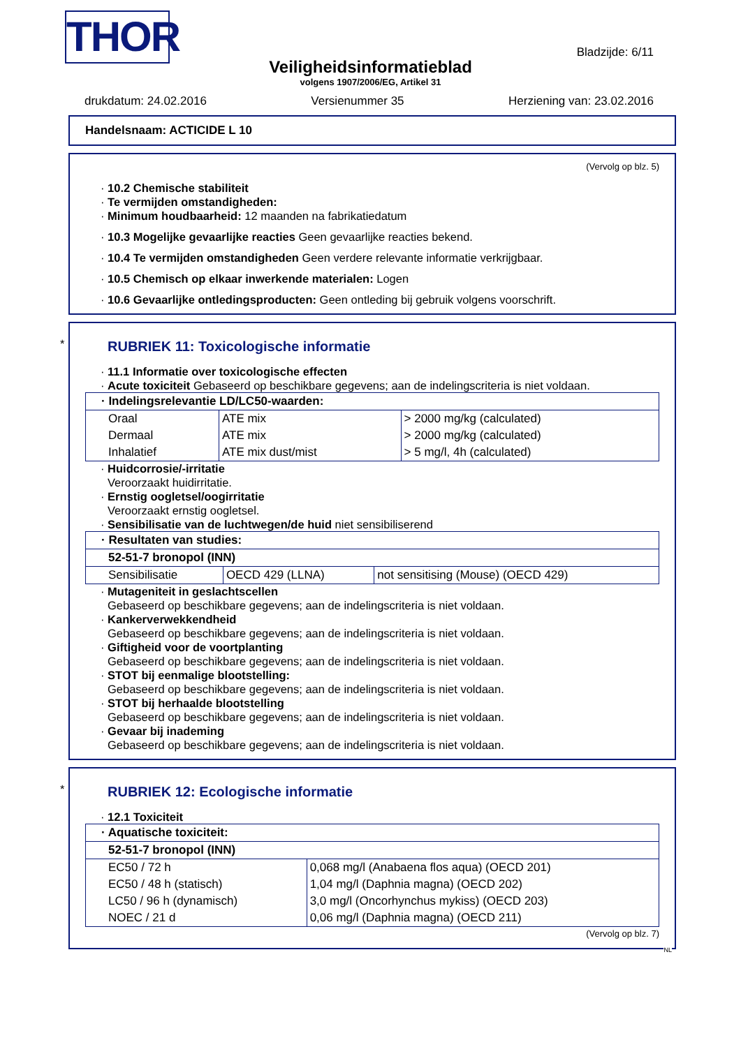THOR Bladzijde: 6/11
Veiligheidsinformatieblad
volgens 1907/2006/EG, Artikel 31
drukdatum: 24.02.2016 Versienummer 35 Herziening van: 23.02.2016
Handelsnaam: ACTICIDE L 10
(Vervolg op blz. 5)
· 10.2 Chemische stabiliteit
· Te vermijden omstandigheden:
· Minimum houdbaarheid: 12 maanden na fabrikatiedatum
· 10.3 Mogelijke gevaarlijke reacties Geen gevaarlijke reacties bekend.
· 10.4 Te vermijden omstandigheden Geen verdere relevante informatie verkrijgbaar.
· 10.5 Chemisch op elkaar inwerkende materialen: Logen
· 10.6 Gevaarlijke ontledingsproducten: Geen ontleding bij gebruik volgens voorschrift.
*
RUBRIEK 11: Toxicologische informatie
· 11.1 Informatie over toxicologische effecten
· Acute toxiciteit Gebaseerd op beschikbare gegevens; aan de indelingscriteria is niet voldaan.
| · Indelingsrelevantie LD/LC50-waarden: | | |
| Oraal | ATE mix | > 2000 mg/kg (calculated) |
| Dermaal | ATE mix | > 2000 mg/kg (calculated) |
| Inhalatief | ATE mix dust/mist | > 5 mg/l, 4h (calculated) |
· Huidcorrosie/-irritatie
Veroorzaakt huidirritatie.
· Ernstig oogletsel/oogirritatie
Veroorzaakt ernstig oogletsel.
· Sensibilisatie van de luchtwegen/de huid niet sensibiliserend
| · Resultaten van studies: | | |
| 52-51-7 bronopol (INN) | | |
| Sensibilisatie | OECD 429 (LLNA) | not sensitising (Mouse) (OECD 429) |
· Mutageniteit in geslachtscellen
Gebaseerd op beschikbare gegevens; aan de indelingscriteria is niet voldaan.
· Kankerverwekkendheid
Gebaseerd op beschikbare gegevens; aan de indelingscriteria is niet voldaan.
· Giftigheid voor de voortplanting
Gebaseerd op beschikbare gegevens; aan de indelingscriteria is niet voldaan.
· STOT bij eenmalige blootstelling:
Gebaseerd op beschikbare gegevens; aan de indelingscriteria is niet voldaan.
· STOT bij herhaalde blootstelling
Gebaseerd op beschikbare gegevens; aan de indelingscriteria is niet voldaan.
· Gevaar bij inademing
Gebaseerd op beschikbare gegevens; aan de indelingscriteria is niet voldaan.
*
RUBRIEK 12: Ecologische informatie
· 12.1 Toxiciteit
| · Aquatische toxiciteit: | |
| 52-51-7 bronopol (INN) | |
| EC50 / 72 h | 0,068 mg/l (Anabaena flos aqua) (OECD 201) |
| EC50 / 48 h (statisch) | 1,04 mg/l (Daphnia magna) (OECD 202) |
| LC50 / 96 h (dynamisch) | 3,0 mg/l (Oncorhynchus mykiss) (OECD 203) |
| NOEC / 21 d | 0,06 mg/l (Daphnia magna) (OECD 211) |
(Vervolg op blz. 7)
NL